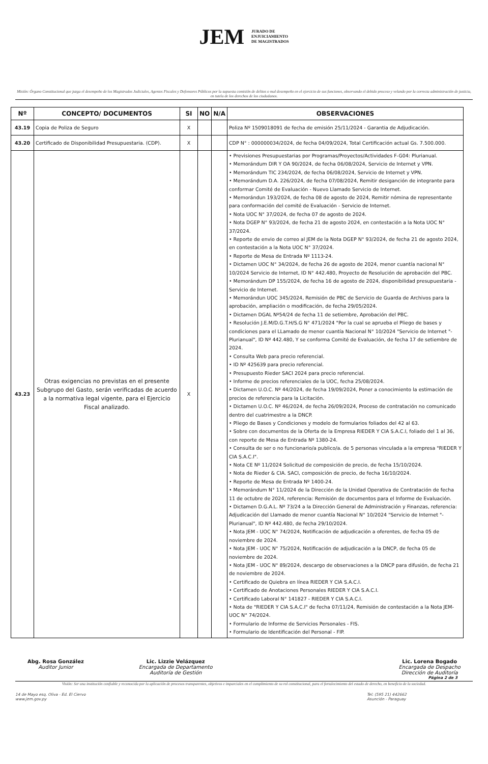JEM JURADO DE
ENJUICIAMIENTO
DE MAGISTRADOS
Misión: Órgano Constitucional que juzga el desempeño de los Magistrados Judiciales, Agentes Fiscales y Defensores Públicos por la supuesta comisión de delitos o mal desempeño en el ejercicio de sus funciones, observando el debido proceso y velando por la correcta administración de justicia, en tutela de los derechos de los ciudadanos.
| Nº | CONCEPTO/ DOCUMENTOS | SI | NO | N/A | OBSERVACIONES |
| --- | --- | --- | --- | --- | --- |
| 43.19 | Copia de Poliza de Seguro | X | | | Poliza Nº 1509018091 de fecha de emisión 25/11/2024 - Garantia de Adjudicación. |
| 43.20 | Certificado de Disponibilidad Presupuestaria. (CDP). | X | | | CDP N° : 000000034/2024, de fecha 04/09/2024, Total Certificación actual Gs. 7.500.000. |
| 43.23 | Otras exigencias no previstas en el presente Subgrupo del Gasto, serán verificadas de acuerdo a la normativa legal vigente, para el Ejercicio Fiscal analizado. | X | | | • Previsiones Presupuestarias por Programas/Proyectos/Actividades F-G04: Plurianual. • Memorándum DIR Y OA 90/2024, de fecha 06/08/2024, Servicio de Internet y VPN. • Memorándum TIC 234/2024, de fecha 06/08/2024, Servicio de Internet y VPN. • Memorándum D.A. 226/2024, de fecha 07/08/2024, Remitir desiganción de integrante para conformar Comité de Evaluación - Nuevo Llamado Servicio de Internet. • Memorándun 193/2024, de fecha 08 de agosto de 2024, Remitir nómina de representante para conformación del comité de Evaluación - Servicio de Internet. • Nota UOC N° 37/2024, de fecha 07 de agosto de 2024. • Nota DGEP N° 93/2024, de fecha 21 de agosto 2024, en contestación a la Nota UOC N° 37/2024. • Reporte de envio de correo al JEM de la Nota DGEP N° 93/2024, de fecha 21 de agosto 2024, en contestación a la Nota UOC N° 37/2024. • Reporte de Mesa de Entrada Nº 1113-24. • Dictamen UOC N° 34/2024, de fecha 26 de agosto de 2024, menor cuantía nacional N° 10/2024 Servicio de Internet, ID N° 442.480, Proyecto de Resolución de aprobación del PBC. • Memorándum DP 155/2024, de fecha 16 de agosto de 2024, disponibilidad presupuestaria - Servicio de Internet. • Memorándun UOC 345/2024, Remisión de PBC de Servicio de Guarda de Archivos para la aprobación, ampliación o modificación, de fecha 29/05/2024. • Dictamen DGAL Nº54/24 de fecha 11 de setiembre, Aprobación del PBC. • Resolución J.E.M/D.G.T.H/S.G N° 471/2024 "Por la cual se aprueba el Pliego de bases y condiciones para el LLamado de menor cuantía Nacional N° 10/2024 "Servicio de Internet "- Plurianual", ID Nº 442.480, Y se conforma Comité de Evaluación, de fecha 17 de setiembre de 2024. • Consulta Web para precio referencial. • ID Nº 425639 para precio referencial. • Presupuesto Rieder SACI 2024 para precio referencial. • Informe de precios referenciales de la UOC, fecha 25/08/2024. • Dictamen U.O.C. Nº 44/2024, de fecha 19/09/2024, Poner a conocimiento la estimación de precios de referencia para la Licitación. • Dictamen U.O.C. Nº 46/2024, de fecha 26/09/2024, Proceso de contratación no comunicado dentro del cuatrimestre a la DNCP. • Pliego de Bases y Condiciones y modelo de formularios foliados del 42 al 63. • Sobre con documentos de la Oferta de la Empresa RIEDER Y CIA S.A.C.I, foliado del 1 al 36, con reporte de Mesa de Entrada Nº 1380-24. • Consulta de ser o no funcionario/a publico/a. de 5 personas vinculada a la empresa "RIEDER Y CIA S.A.C.I". • Nota CE Nº 11/2024 Solicitud de composición de precio, de fecha 15/10/2024. • Nota de Rieder & CIA. SACI, composición de precio, de fecha 16/10/2024. • Reporte de Mesa de Entrada Nº 1400-24. • Memorándum N° 11/2024 de la Dirección de la Unidad Operativa de Contratación de fecha 11 de octubre de 2024, referencia: Remisión de documentos para el Informe de Evaluación. • Dictamen D.G.A.L. Nº 73/24 a la Dirección General de Administración y Finanzas, referencia: Adjudicación del Llamado de menor cuantía Nacional N° 10/2024 "Servicio de Internet "- Plurianual", ID Nº 442.480, de fecha 29/10/2024. • Nota JEM - UOC N° 74/2024, Notificación de adjudicación a oferentes, de fecha 05 de noviembre de 2024. • Nota JEM - UOC N° 75/2024, Notificación de adjudicación a la DNCP, de fecha 05 de noviembre de 2024. • Nota JEM - UOC N° 89/2024, descargo de observaciones a la DNCP para difusión, de fecha 21 de noviembre de 2024. • Certificado de Quiebra en línea RIEDER Y CIA S.A.C.I. • Certificado de Anotaciones Personales RIEDER Y CIA S.A.C.I. • Certificado Laboral N° 141827 - RIEDER Y CIA S.A.C.I. • Nota de "RIEDER Y CIA S.A.C.I" de fecha 07/11/24, Remisión de contestación a la Nota JEM-UOC N° 74/2024. • Formulario de Informe de Servicios Personales - FIS. • Formulario de Identificación del Personal - FIP. |
Abg. Rosa González
Auditor Junior
Lic. Lizzie Velázquez
Encargada de Departamento
Auditoría de Gestión
Lic. Lorena Bogado
Encargada de Despacho
Dirección de Auditoría
Página 2 de 3
Visión: Ser una institución confiable y reconocida por la aplicación de procesos transparentes, objetivos e imparciales en el cumplimiento de su rol constitucional, para el fortalecimiento del estado de derecho, en beneficio de la sociedad.
14 de Mayo esq. Oliva - Ed. El Ciervo
www.jem.gov.py
Tel: (595 21) 442662
Asunción - Paraguay